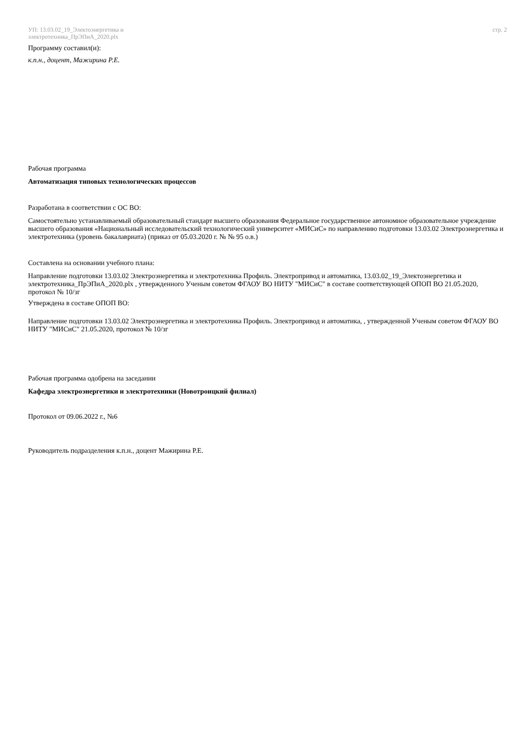УП: 13.03.02_19_Электоэнергетика и
электротехника_ПрЭПиА_2020.plx
стр. 2
Программу составил(и):
к.п.н., доцент, Мажирина Р.Е.
Рабочая программа
Автоматизация типовых технологических процессов
Разработана в соответствии с ОС ВО:
Самостоятельно устанавливаемый образовательный стандарт высшего образования Федеральное государственное автономное образовательное учреждение высшего образования «Национальный исследовательский технологический университет «МИСиС» по направлению подготовки 13.03.02 Электроэнергетика и электротехника (уровень бакалавриата) (приказ от 05.03.2020 г. № № 95 о.в.)
Составлена на основании учебного плана:
Направление подготовки 13.03.02 Электроэнергетика и электротехника Профиль. Электропривод и автоматика, 13.03.02_19_Электоэнергетика и электротехника_ПрЭПиА_2020.plx , утвержденного Ученым советом ФГАОУ ВО НИТУ "МИСиС" в составе соответствующей ОПОП ВО 21.05.2020, протокол № 10/зг
Утверждена в составе ОПОП ВО:
Направление подготовки 13.03.02 Электроэнергетика и электротехника Профиль. Электропривод и автоматика, , утвержденной Ученым советом ФГАОУ ВО НИТУ "МИСиС" 21.05.2020, протокол № 10/зг
Рабочая программа одобрена на заседании
Кафедра электроэнергетики и электротехники (Новотроицкий филиал)
Протокол от 09.06.2022 г., №6
Руководитель подразделения к.п.н., доцент Мажирина Р.Е.